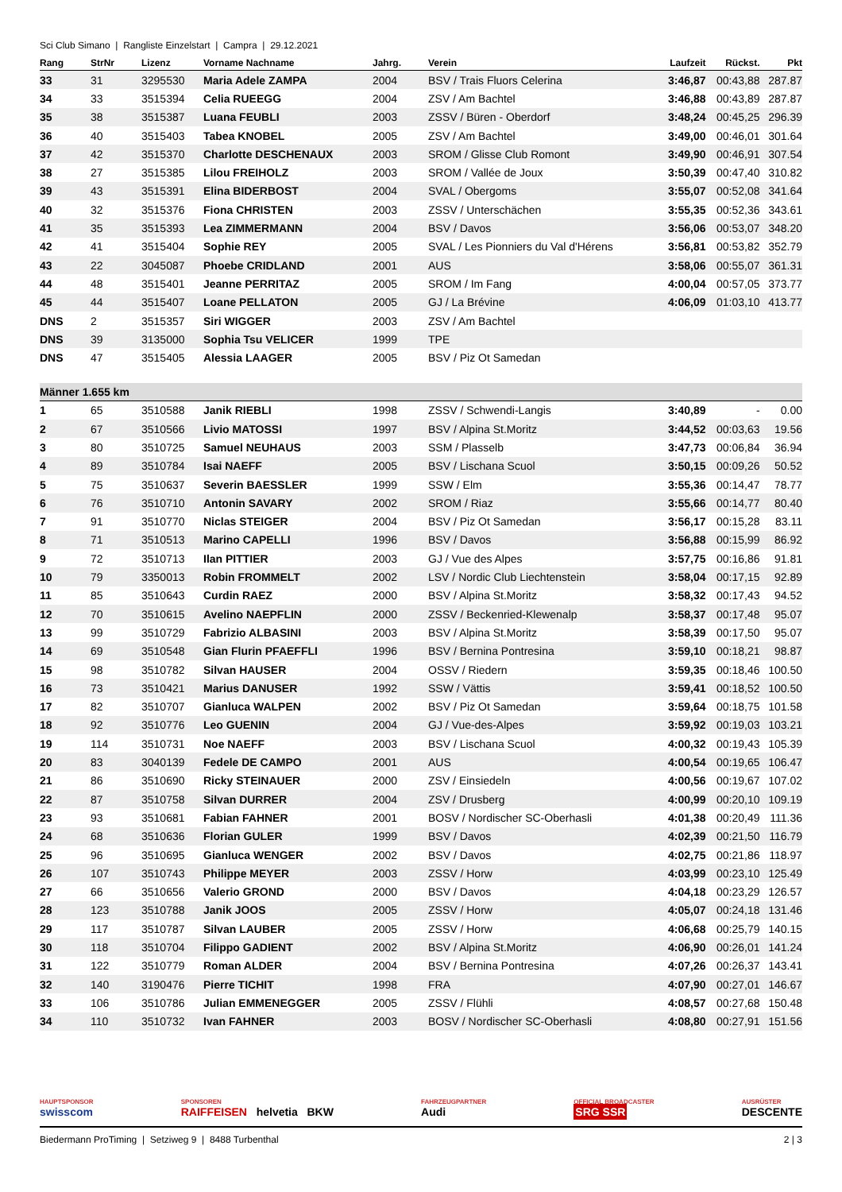Sci Club Simano | Rangliste Einzelstart | Campra | 29.12.2021
| Rang | StrNr | Lizenz | Vorname Nachname | Jahrg. | Verein | Laufzeit | Rückst. | Pkt |
| --- | --- | --- | --- | --- | --- | --- | --- | --- |
| 33 | 31 | 3295530 | Maria Adele ZAMPA | 2004 | BSV / Trais Fluors Celerina | 3:46,87 | 00:43,88 | 287.87 |
| 34 | 33 | 3515394 | Celia RUEEGG | 2004 | ZSV / Am Bachtel | 3:46,88 | 00:43,89 | 287.87 |
| 35 | 38 | 3515387 | Luana FEUBLI | 2003 | ZSSV / Büren - Oberdorf | 3:48,24 | 00:45,25 | 296.39 |
| 36 | 40 | 3515403 | Tabea KNOBEL | 2005 | ZSV / Am Bachtel | 3:49,00 | 00:46,01 | 301.64 |
| 37 | 42 | 3515370 | Charlotte DESCHENAUX | 2003 | SROM / Glisse Club Romont | 3:49,90 | 00:46,91 | 307.54 |
| 38 | 27 | 3515385 | Lilou FREIHOLZ | 2003 | SROM / Vallée de Joux | 3:50,39 | 00:47,40 | 310.82 |
| 39 | 43 | 3515391 | Elina BIDERBOST | 2004 | SVAL / Obergoms | 3:55,07 | 00:52,08 | 341.64 |
| 40 | 32 | 3515376 | Fiona CHRISTEN | 2003 | ZSSV / Unterschächen | 3:55,35 | 00:52,36 | 343.61 |
| 41 | 35 | 3515393 | Lea ZIMMERMANN | 2004 | BSV / Davos | 3:56,06 | 00:53,07 | 348.20 |
| 42 | 41 | 3515404 | Sophie REY | 2005 | SVAL / Les Pionniers du Val d'Hérens | 3:56,81 | 00:53,82 | 352.79 |
| 43 | 22 | 3045087 | Phoebe CRIDLAND | 2001 | AUS | 3:58,06 | 00:55,07 | 361.31 |
| 44 | 48 | 3515401 | Jeanne PERRITAZ | 2005 | SROM / Im Fang | 4:00,04 | 00:57,05 | 373.77 |
| 45 | 44 | 3515407 | Loane PELLATON | 2005 | GJ / La Brévine | 4:06,09 | 01:03,10 | 413.77 |
| DNS | 2 | 3515357 | Siri WIGGER | 2003 | ZSV / Am Bachtel | | | |
| DNS | 39 | 3135000 | Sophia Tsu VELICER | 1999 | TPE | | | |
| DNS | 47 | 3515405 | Alessia LAAGER | 2005 | BSV / Piz Ot Samedan | | | |
| Männer 1.655 km | | | | | | | | |
| 1 | 65 | 3510588 | Janik RIEBLI | 1998 | ZSSV / Schwendi-Langis | 3:40,89 | - | 0.00 |
| 2 | 67 | 3510566 | Livio MATOSSI | 1997 | BSV / Alpina St.Moritz | 3:44,52 | 00:03,63 | 19.56 |
| 3 | 80 | 3510725 | Samuel NEUHAUS | 2003 | SSM / Plasselb | 3:47,73 | 00:06,84 | 36.94 |
| 4 | 89 | 3510784 | Isai NAEFF | 2005 | BSV / Lischana Scuol | 3:50,15 | 00:09,26 | 50.52 |
| 5 | 75 | 3510637 | Severin BAESSLER | 1999 | SSW / Elm | 3:55,36 | 00:14,47 | 78.77 |
| 6 | 76 | 3510710 | Antonin SAVARY | 2002 | SROM / Riaz | 3:55,66 | 00:14,77 | 80.40 |
| 7 | 91 | 3510770 | Niclas STEIGER | 2004 | BSV / Piz Ot Samedan | 3:56,17 | 00:15,28 | 83.11 |
| 8 | 71 | 3510513 | Marino CAPELLI | 1996 | BSV / Davos | 3:56,88 | 00:15,99 | 86.92 |
| 9 | 72 | 3510713 | Ilan PITTIER | 2003 | GJ / Vue des Alpes | 3:57,75 | 00:16,86 | 91.81 |
| 10 | 79 | 3350013 | Robin FROMMELT | 2002 | LSV / Nordic Club Liechtenstein | 3:58,04 | 00:17,15 | 92.89 |
| 11 | 85 | 3510643 | Curdin RAEZ | 2000 | BSV / Alpina St.Moritz | 3:58,32 | 00:17,43 | 94.52 |
| 12 | 70 | 3510615 | Avelino NAEPFLIN | 2000 | ZSSV / Beckenried-Klewenalp | 3:58,37 | 00:17,48 | 95.07 |
| 13 | 99 | 3510729 | Fabrizio ALBASINI | 2003 | BSV / Alpina St.Moritz | 3:58,39 | 00:17,50 | 95.07 |
| 14 | 69 | 3510548 | Gian Flurin PFAEFFLI | 1996 | BSV / Bernina Pontresina | 3:59,10 | 00:18,21 | 98.87 |
| 15 | 98 | 3510782 | Silvan HAUSER | 2004 | OSSV / Riedern | 3:59,35 | 00:18,46 | 100.50 |
| 16 | 73 | 3510421 | Marius DANUSER | 1992 | SSW / Vättis | 3:59,41 | 00:18,52 | 100.50 |
| 17 | 82 | 3510707 | Gianluca WALPEN | 2002 | BSV / Piz Ot Samedan | 3:59,64 | 00:18,75 | 101.58 |
| 18 | 92 | 3510776 | Leo GUENIN | 2004 | GJ / Vue-des-Alpes | 3:59,92 | 00:19,03 | 103.21 |
| 19 | 114 | 3510731 | Noe NAEFF | 2003 | BSV / Lischana Scuol | 4:00,32 | 00:19,43 | 105.39 |
| 20 | 83 | 3040139 | Fedele DE CAMPO | 2001 | AUS | 4:00,54 | 00:19,65 | 106.47 |
| 21 | 86 | 3510690 | Ricky STEINAUER | 2000 | ZSV / Einsiedeln | 4:00,56 | 00:19,67 | 107.02 |
| 22 | 87 | 3510758 | Silvan DURRER | 2004 | ZSV / Drusberg | 4:00,99 | 00:20,10 | 109.19 |
| 23 | 93 | 3510681 | Fabian FAHNER | 2001 | BOSV / Nordischer SC-Oberhasli | 4:01,38 | 00:20,49 | 111.36 |
| 24 | 68 | 3510636 | Florian GULER | 1999 | BSV / Davos | 4:02,39 | 00:21,50 | 116.79 |
| 25 | 96 | 3510695 | Gianluca WENGER | 2002 | BSV / Davos | 4:02,75 | 00:21,86 | 118.97 |
| 26 | 107 | 3510743 | Philippe MEYER | 2003 | ZSSV / Horw | 4:03,99 | 00:23,10 | 125.49 |
| 27 | 66 | 3510656 | Valerio GROND | 2000 | BSV / Davos | 4:04,18 | 00:23,29 | 126.57 |
| 28 | 123 | 3510788 | Janik JOOS | 2005 | ZSSV / Horw | 4:05,07 | 00:24,18 | 131.46 |
| 29 | 117 | 3510787 | Silvan LAUBER | 2005 | ZSSV / Horw | 4:06,68 | 00:25,79 | 140.15 |
| 30 | 118 | 3510704 | Filippo GADIENT | 2002 | BSV / Alpina St.Moritz | 4:06,90 | 00:26,01 | 141.24 |
| 31 | 122 | 3510779 | Roman ALDER | 2004 | BSV / Bernina Pontresina | 4:07,26 | 00:26,37 | 143.41 |
| 32 | 140 | 3190476 | Pierre TICHIT | 1998 | FRA | 4:07,90 | 00:27,01 | 146.67 |
| 33 | 106 | 3510786 | Julian EMMENEGGER | 2005 | ZSSV / Flühli | 4:08,57 | 00:27,68 | 150.48 |
| 34 | 110 | 3510732 | Ivan FAHNER | 2003 | BOSV / Nordischer SC-Oberhasli | 4:08,80 | 00:27,91 | 151.56 |
HAUPTSPONSOR
swisscom
SPONSOREN
RAIFFEISEN helvetia BKW
FAHRZEUGPARTNER
Audi
OFFICIAL BROADCASTER
SRG SSR
AUSRÜSTER
DESCENTE
Biedermann ProTiming | Setziweg 9 | 8488 Turbenthal 2 | 3